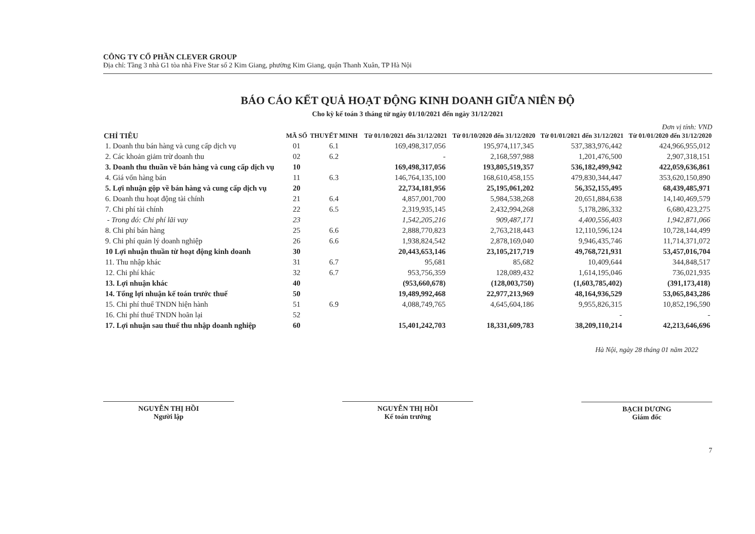CÔNG TY CỔ PHẦN CLEVER GROUP
Địa chỉ: Tầng 3 nhà G1 tòa nhà Five Star số 2 Kim Giang, phường Kim Giang, quận Thanh Xuân, TP Hà Nội
BÁO CÁO KẾT QUẢ HOẠT ĐỘNG KINH DOANH GIỮA NIÊN ĐỘ
Cho kỳ kế toán 3 tháng từ ngày 01/10/2021 đến ngày 31/12/2021
Đơn vị tính: VND
| CHỈ TIÊU | MÃ SỐ | THUYẾT MINH | Từ 01/10/2021 đến 31/12/2021 | Từ 01/10/2020 đến 31/12/2020 | Từ 01/01/2021 đến 31/12/2021 | Từ 01/01/2020 đến 31/12/2020 |
| --- | --- | --- | --- | --- | --- | --- |
| 1. Doanh thu bán hàng và cung cấp dịch vụ | 01 | 6.1 | 169,498,317,056 | 195,974,117,345 | 537,383,976,442 | 424,966,955,012 |
| 2. Các khoản giảm trừ doanh thu | 02 | 6.2 | - | 2,168,597,988 | 1,201,476,500 | 2,907,318,151 |
| 3. Doanh thu thuần về bán hàng và cung cấp dịch vụ | 10 | | 169,498,317,056 | 193,805,519,357 | 536,182,499,942 | 422,059,636,861 |
| 4. Giá vốn hàng bán | 11 | 6.3 | 146,764,135,100 | 168,610,458,155 | 479,830,344,447 | 353,620,150,890 |
| 5. Lợi nhuận gộp về bán hàng và cung cấp dịch vụ | 20 | | 22,734,181,956 | 25,195,061,202 | 56,352,155,495 | 68,439,485,971 |
| 6. Doanh thu hoạt động tài chính | 21 | 6.4 | 4,857,001,700 | 5,984,538,268 | 20,651,884,638 | 14,140,469,579 |
| 7. Chi phí tài chính | 22 | 6.5 | 2,319,935,145 | 2,432,994,268 | 5,178,286,332 | 6,680,423,275 |
| - Trong đó: Chi phí lãi vay | 23 | | 1,542,205,216 | 909,487,171 | 4,400,556,403 | 1,942,871,066 |
| 8. Chi phí bán hàng | 25 | 6.6 | 2,888,770,823 | 2,763,218,443 | 12,110,596,124 | 10,728,144,499 |
| 9. Chi phí quản lý doanh nghiệp | 26 | 6.6 | 1,938,824,542 | 2,878,169,040 | 9,946,435,746 | 11,714,371,072 |
| 10 Lợi nhuận thuần từ hoạt động kinh doanh | 30 | | 20,443,653,146 | 23,105,217,719 | 49,768,721,931 | 53,457,016,704 |
| 11. Thu nhập khác | 31 | 6.7 | 95,681 | 85,682 | 10,409,644 | 344,848,517 |
| 12. Chi phí khác | 32 | 6.7 | 953,756,359 | 128,089,432 | 1,614,195,046 | 736,021,935 |
| 13. Lợi nhuận khác | 40 | | (953,660,678) | (128,003,750) | (1,603,785,402) | (391,173,418) |
| 14. Tổng lợi nhuận kế toán trước thuế | 50 | | 19,489,992,468 | 22,977,213,969 | 48,164,936,529 | 53,065,843,286 |
| 15. Chi phí thuế TNDN hiện hành | 51 | 6.9 | 4,088,749,765 | 4,645,604,186 | 9,955,826,315 | 10,852,196,590 |
| 16. Chi phí thuế TNDN hoãn lại | 52 | | | | - | - |
| 17. Lợi nhuận sau thuế thu nhập doanh nghiệp | 60 | | 15,401,242,703 | 18,331,609,783 | 38,209,110,214 | 42,213,646,696 |
NGUYỄN THỊ HỒI
Người lập
NGUYỄN THỊ HỒI
Kế toán trưởng
Hà Nội, ngày 28 tháng 01 năm 2022
BẠCH DƯƠNG
Giám đốc
7